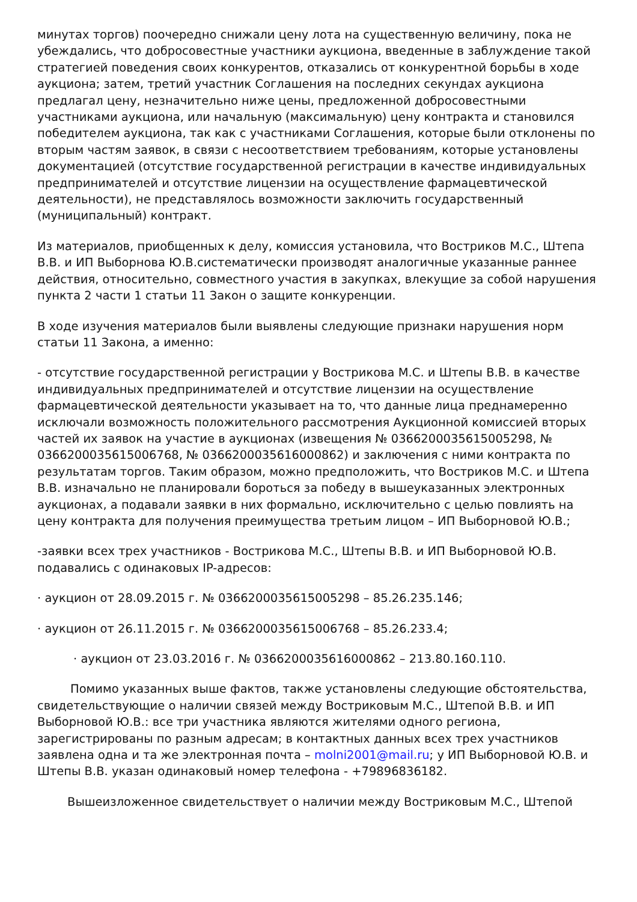минутах торгов) поочередно снижали цену лота на существенную величину, пока не убеждались, что добросовестные участники аукциона, введенные в заблуждение такой стратегией поведения своих конкурентов, отказались от конкурентной борьбы в ходе аукциона; затем, третий участник Соглашения на последних секундах аукциона предлагал цену, незначительно ниже цены, предложенной добросовестными участниками аукциона, или начальную (максимальную) цену контракта и становился победителем аукциона, так как с участниками Соглашения, которые были отклонены по вторым частям заявок, в связи с несоответствием требованиям, которые установлены документацией (отсутствие государственной регистрации в качестве индивидуальных предпринимателей и отсутствие лицензии на осуществление фармацевтической деятельности), не представлялось возможности заключить государственный (муниципальный) контракт.
Из материалов, приобщенных к делу, комиссия установила, что Востриков М.С., Штепа В.В. и ИП Выборнова Ю.В.систематически производят аналогичные указанные раннее действия, относительно, совместного участия в закупках, влекущие за собой нарушения пункта 2 части 1 статьи 11 Закон о защите конкуренции.
В ходе изучения материалов были выявлены следующие признаки нарушения норм статьи 11 Закона, а именно:
- отсутствие государственной регистрации у Вострикова М.С. и Штепы В.В. в качестве индивидуальных предпринимателей и отсутствие лицензии на осуществление фармацевтической деятельности указывает на то, что данные лица преднамеренно исключали возможность положительного рассмотрения Аукционной комиссией вторых частей их заявок на участие в аукционах (извещения № 0366200035615005298, № 0366200035615006768, № 0366200035616000862) и заключения с ними контракта по результатам торгов. Таким образом, можно предположить, что Востриков М.С. и Штепа В.В. изначально не планировали бороться за победу в вышеуказанных электронных аукционах, а подавали заявки в них формально, исключительно с целью повлиять на цену контракта для получения преимущества третьим лицом – ИП Выборновой Ю.В.;
-заявки всех трех участников - Вострикова М.С., Штепы В.В. и ИП Выборновой Ю.В. подавались с одинаковых IP-адресов:
· аукцион от 28.09.2015 г. № 0366200035615005298 – 85.26.235.146;
· аукцион от 26.11.2015 г. № 0366200035615006768 – 85.26.233.4;
· аукцион от 23.03.2016 г. № 0366200035616000862 – 213.80.160.110.
Помимо указанных выше фактов, также установлены следующие обстоятельства, свидетельствующие о наличии связей между Востриковым М.С., Штепой В.В. и ИП Выборновой Ю.В.: все три участника являются жителями одного региона, зарегистрированы по разным адресам; в контактных данных всех трех участников заявлена одна и та же электронная почта – molni2001@mail.ru; у ИП Выборновой Ю.В. и Штепы В.В. указан одинаковый номер телефона - +79896836182.
Вышеизложенное свидетельствует о наличии между Востриковым М.С., Штепой